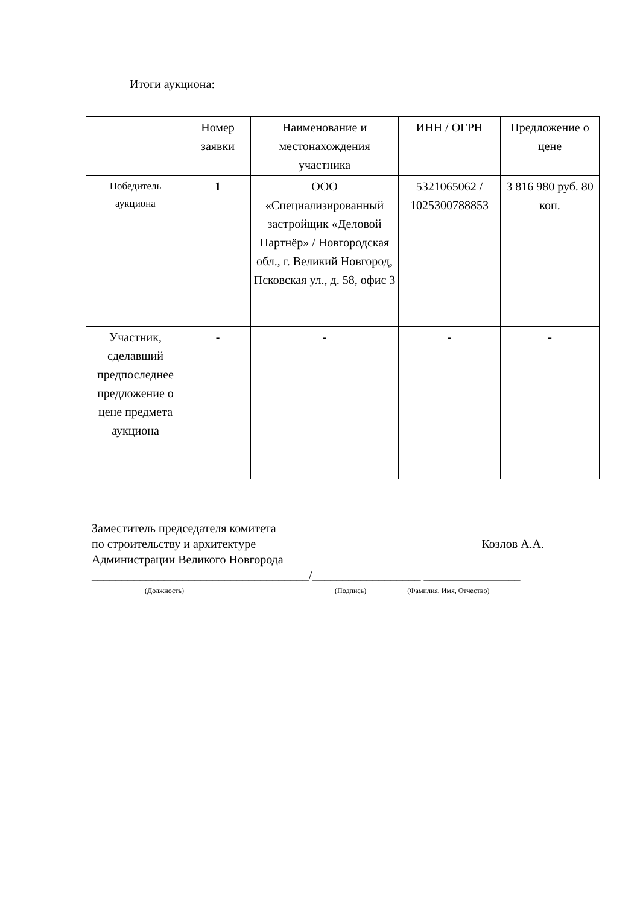Итоги аукциона:
| | Номер заявки | Наименование и местонахождения участника | ИНН / ОГРН | Предложение о цене |
| Победитель аукциона | 1 | ООО «Специализированный застройщик «Деловой Партнёр» / Новгородская обл., г. Великий Новгород, Псковская ул., д. 58, офис 3 | 5321065062 / 1025300788853 | 3 816 980 руб. 80 коп. |
| Участник, сделавший предпоследнее предложение о цене предмета аукциона | - | - | - | - |
Заместитель председателя комитета
по строительству и архитектуре Козлов А.А.
Администрации Великого Новгорода
____________________________________/__________________ ________________
(Должность) (Подпись) (Фамилия, Имя, Отчество)